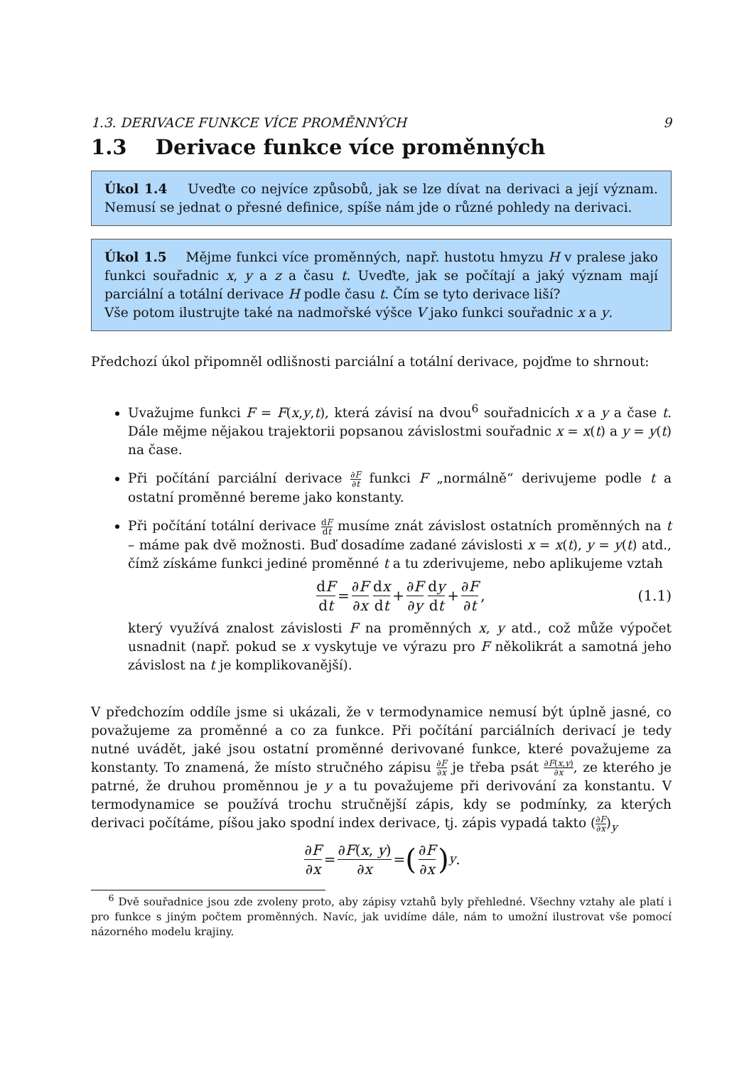1.3. DERIVACE FUNKCE VÍCE PROMĚNNÝCH 9
1.3 Derivace funkce více proměnných
Úkol 1.4 Uveďte co nejvíce způsobů, jak se lze dívat na derivaci a její význam. Nemusí se jednat o přesné definice, spíše nám jde o různé pohledy na derivaci.
Úkol 1.5 Mějme funkci více proměnných, např. hustotu hmyzu H v pralese jako funkci souřadnic x, y a z a času t. Uveďte, jak se počítají a jaký význam mají parciální a totální derivace H podle času t. Čím se tyto derivace liší?
Vše potom ilustrujte také na nadmořské výšce V jako funkci souřadnic x a y.
Předchozí úkol připomněl odlišnosti parciální a totální derivace, pojďme to shrnout:
Uvažujme funkci F = F(x,y,t), která závisí na dvou<sup>6</sup> souřadnicích x a y a čase t. Dále mějme nějakou trajektorii popsanou závislostmi souřadnic x = x(t) a y = y(t) na čase.
Při počítání parciální derivace ∂F ∂t funkci F „normálně“ derivujeme podle t a ostatní proměnné bereme jako konstanty.
Při počítání totální derivace dF dt musíme znát závislost ostatních proměnných na t – máme pak dvě možnosti. Buď dosadíme zadané závislosti x = x(t), y = y(t) atd., čímž získáme funkci jediné proměnné t a tu zderivujeme, nebo aplikujeme vztah
dF dt = ∂F ∂x dx dt + ∂F ∂y dy dt + ∂F ∂t, (1.1)
který využívá znalost závislosti F na proměnných x, y atd., což může výpočet usnadnit (např. pokud se x vyskytuje ve výrazu pro F několikrát a samotná jeho závislost na t je komplikovanější).
V předchozím oddíle jsme si ukázali, že v termodynamice nemusí být úplně jasné, co považujeme za proměnné a co za funkce. Při počítání parciálních derivací je tedy nutné uvádět, jaké jsou ostatní proměnné derivované funkce, které považujeme za konstanty. To znamená, že místo stručného zápisu ∂F ∂x je třeba psát ∂F(x,y) ∂x, ze kterého je patrné, že druhou proměnnou je y a tu považujeme při derivování za konstantu. V termodynamice se používá trochu stručnější zápis, kdy se podmínky, za kterých derivaci počítáme, píšou jako spodní index derivace, tj. zápis vypadá takto (∂F ∂x)<sub>y</sub>
∂F ∂x = ∂F(x, y) ∂x = (∂F ∂x)<sub>y</sub> .
<sup>6</sup> Dvě souřadnice jsou zde zvoleny proto, aby zápisy vztahů byly přehledné. Všechny vztahy ale platí i pro funkce s jiným počtem proměnných. Navíc, jak uvidíme dále, nám to umožní ilustrovat vše pomocí názorného modelu krajiny.